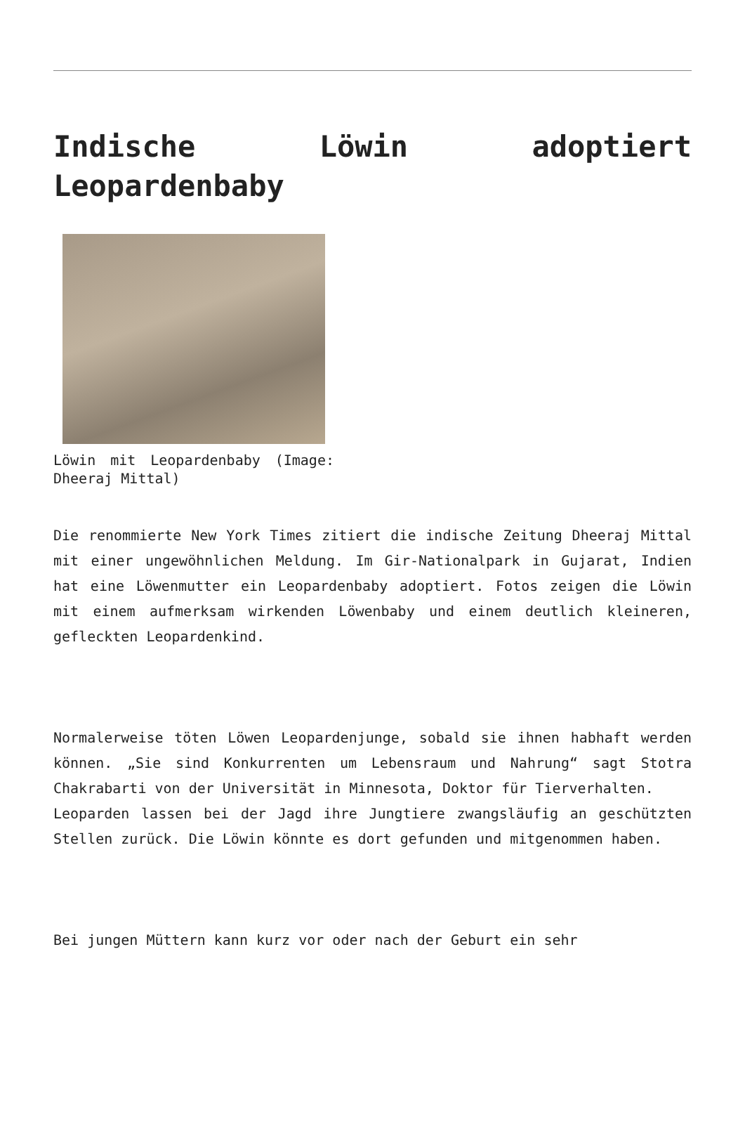Indische Löwin adoptiert Leopardenbaby
Löwin mit Leopardenbaby (Image: Dheeraj Mittal)
Die renommierte New York Times zitiert die indische Zeitung Dheeraj Mittal mit einer ungewöhnlichen Meldung. Im Gir-Nationalpark in Gujarat, Indien hat eine Löwenmutter ein Leopardenbaby adoptiert. Fotos zeigen die Löwin mit einem aufmerksam wirkenden Löwenbaby und einem deutlich kleineren, gefleckten Leopardenkind.
Normalerweise töten Löwen Leopardenjunge, sobald sie ihnen habhaft werden können. „Sie sind Konkurrenten um Lebensraum und Nahrung“ sagt Stotra Chakrabarti von der Universität in Minnesota, Doktor für Tierverhalten.
Leoparden lassen bei der Jagd ihre Jungtiere zwangsläufig an geschützten Stellen zurück. Die Löwin könnte es dort gefunden und mitgenommen haben.
Bei jungen Müttern kann kurz vor oder nach der Geburt ein sehr